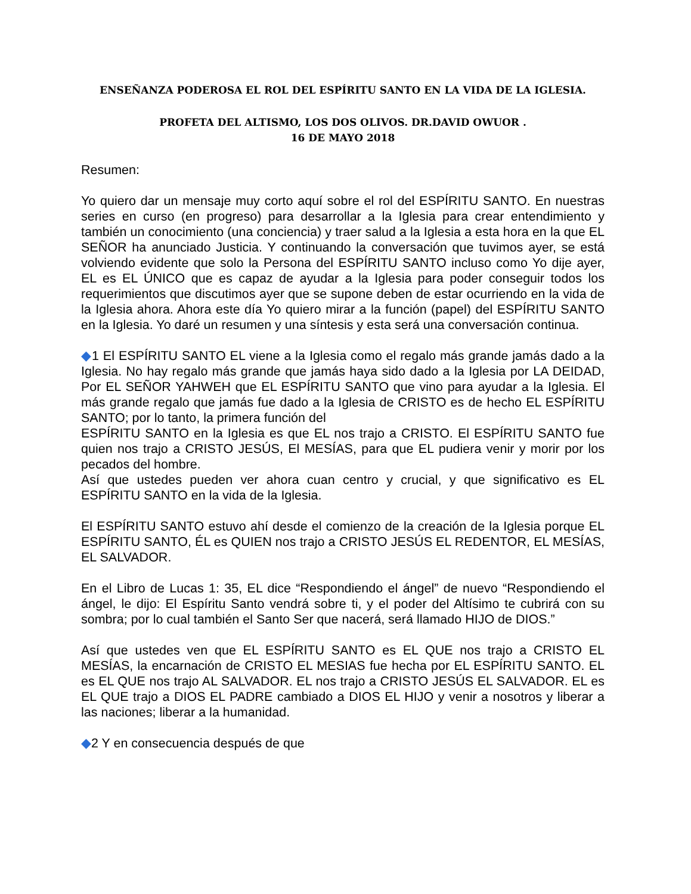ENSEÑANZA PODEROSA EL ROL DEL ESPÍRITU SANTO EN LA VIDA DE LA IGLESIA.
PROFETA DEL ALTISMO, LOS DOS OLIVOS. DR.DAVID OWUOR .
16 DE MAYO 2018
Resumen:
Yo quiero dar un mensaje muy corto aquí sobre el rol del ESPÍRITU SANTO. En nuestras series en curso (en progreso) para desarrollar a la Iglesia para crear entendimiento y también un conocimiento (una conciencia) y traer salud a la Iglesia a esta hora en la que EL SEÑOR ha anunciado Justicia. Y continuando la conversación que tuvimos ayer, se está volviendo evidente que solo la Persona del ESPÍRITU SANTO incluso como Yo dije ayer, EL es EL ÚNICO que es capaz de ayudar a la Iglesia para poder conseguir todos los requerimientos que discutimos ayer que se supone deben de estar ocurriendo en la vida de la Iglesia ahora. Ahora este día Yo quiero mirar a la función (papel) del ESPÍRITU SANTO en la Iglesia. Yo daré un resumen y una síntesis y esta será una conversación continua.
◆1 El ESPÍRITU SANTO EL viene a la Iglesia como el regalo más grande jamás dado a la Iglesia. No hay regalo más grande que jamás haya sido dado a la Iglesia por LA DEIDAD, Por EL SEÑOR YAHWEH que EL ESPÍRITU SANTO que vino para ayudar a la Iglesia. El más grande regalo que jamás fue dado a la Iglesia de CRISTO es de hecho EL ESPÍRITU SANTO; por lo tanto, la primera función del
ESPÍRITU SANTO en la Iglesia es que EL nos trajo a CRISTO. El ESPÍRITU SANTO fue quien nos trajo a CRISTO JESÚS, El MESÍAS, para que EL pudiera venir y morir por los pecados del hombre.
Así que ustedes pueden ver ahora cuan centro y crucial, y que significativo es EL ESPÍRITU SANTO en la vida de la Iglesia.
El ESPÍRITU SANTO estuvo ahí desde el comienzo de la creación de la Iglesia porque EL ESPÍRITU SANTO, ÉL es QUIEN nos trajo a CRISTO JESÚS EL REDENTOR, EL MESÍAS, EL SALVADOR.
En el Libro de Lucas 1: 35, EL dice “Respondiendo el ángel” de nuevo “Respondiendo el ángel, le dijo: El Espíritu Santo vendrá sobre ti, y el poder del Altísimo te cubrirá con su sombra; por lo cual también el Santo Ser que nacerá, será llamado HIJO de DIOS.”
Así que ustedes ven que EL ESPÍRITU SANTO es EL QUE nos trajo a CRISTO EL MESÍAS, la encarnación de CRISTO EL MESIAS fue hecha por EL ESPÍRITU SANTO. EL es EL QUE nos trajo AL SALVADOR. EL nos trajo a CRISTO JESÚS EL SALVADOR. EL es EL QUE trajo a DIOS EL PADRE cambiado a DIOS EL HIJO y venir a nosotros y liberar a las naciones; liberar a la humanidad.
◆2 Y en consecuencia después de que